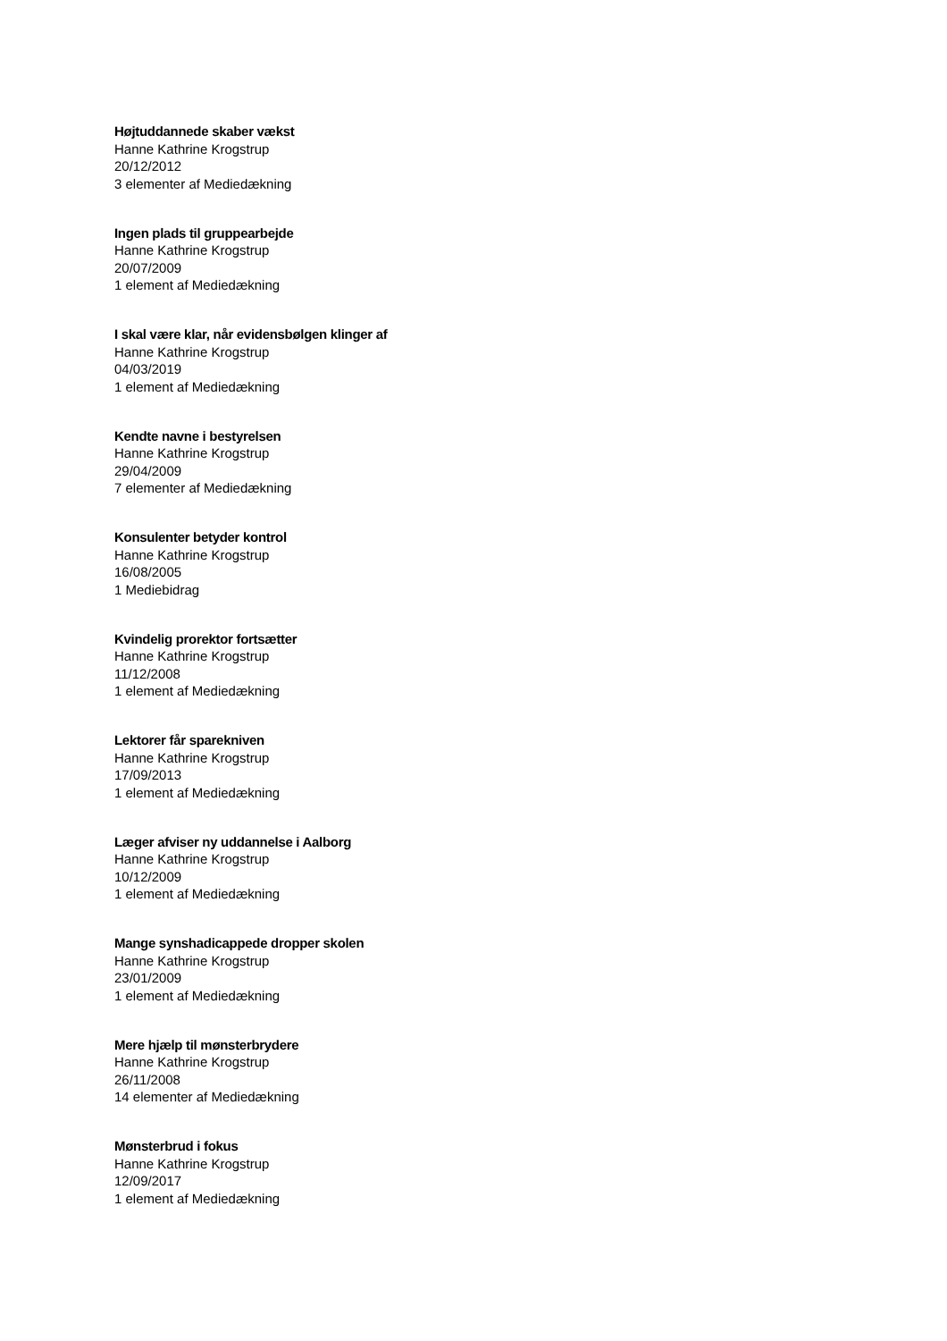Højtuddannede skaber vækst
Hanne Kathrine Krogstrup
20/12/2012
3 elementer af Mediedækning
Ingen plads til gruppearbejde
Hanne Kathrine Krogstrup
20/07/2009
1 element af Mediedækning
I skal være klar, når evidensbølgen klinger af
Hanne Kathrine Krogstrup
04/03/2019
1 element af Mediedækning
Kendte navne i bestyrelsen
Hanne Kathrine Krogstrup
29/04/2009
7 elementer af Mediedækning
Konsulenter betyder kontrol
Hanne Kathrine Krogstrup
16/08/2005
1 Mediebidrag
Kvindelig prorektor fortsætter
Hanne Kathrine Krogstrup
11/12/2008
1 element af Mediedækning
Lektorer får sparekniven
Hanne Kathrine Krogstrup
17/09/2013
1 element af Mediedækning
Læger afviser ny uddannelse i Aalborg
Hanne Kathrine Krogstrup
10/12/2009
1 element af Mediedækning
Mange synshadicappede dropper skolen
Hanne Kathrine Krogstrup
23/01/2009
1 element af Mediedækning
Mere hjælp til mønsterbrydere
Hanne Kathrine Krogstrup
26/11/2008
14 elementer af Mediedækning
Mønsterbrud i fokus
Hanne Kathrine Krogstrup
12/09/2017
1 element af Mediedækning